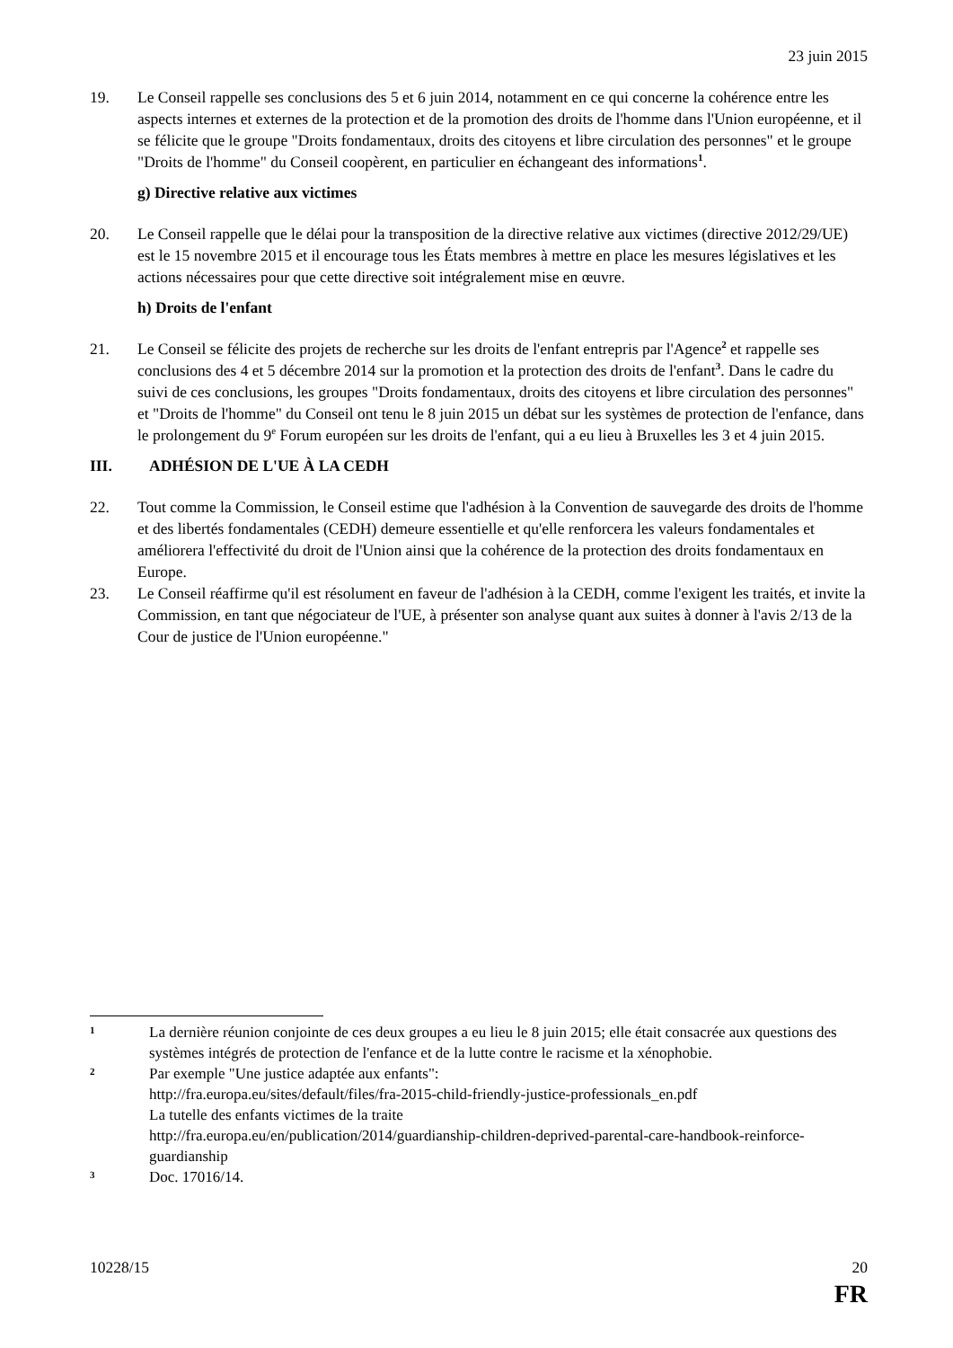23 juin 2015
19. Le Conseil rappelle ses conclusions des 5 et 6 juin 2014, notamment en ce qui concerne la cohérence entre les aspects internes et externes de la protection et de la promotion des droits de l'homme dans l'Union européenne, et il se félicite que le groupe "Droits fondamentaux, droits des citoyens et libre circulation des personnes" et le groupe "Droits de l'homme" du Conseil coopèrent, en particulier en échangeant des informations<sup>1</sup>.
g) Directive relative aux victimes
20. Le Conseil rappelle que le délai pour la transposition de la directive relative aux victimes (directive 2012/29/UE) est le 15 novembre 2015 et il encourage tous les États membres à mettre en place les mesures législatives et les actions nécessaires pour que cette directive soit intégralement mise en œuvre.
h) Droits de l'enfant
21. Le Conseil se félicite des projets de recherche sur les droits de l'enfant entrepris par l'Agence<sup>2</sup> et rappelle ses conclusions des 4 et 5 décembre 2014 sur la promotion et la protection des droits de l'enfant<sup>3</sup>. Dans le cadre du suivi de ces conclusions, les groupes "Droits fondamentaux, droits des citoyens et libre circulation des personnes" et "Droits de l'homme" du Conseil ont tenu le 8 juin 2015 un débat sur les systèmes de protection de l'enfance, dans le prolongement du 9<sup>e</sup> Forum européen sur les droits de l'enfant, qui a eu lieu à Bruxelles les 3 et 4 juin 2015.
III. ADHÉSION DE L'UE À LA CEDH
22. Tout comme la Commission, le Conseil estime que l'adhésion à la Convention de sauvegarde des droits de l'homme et des libertés fondamentales (CEDH) demeure essentielle et qu'elle renforcera les valeurs fondamentales et améliorera l'effectivité du droit de l'Union ainsi que la cohérence de la protection des droits fondamentaux en Europe.
23. Le Conseil réaffirme qu'il est résolument en faveur de l'adhésion à la CEDH, comme l'exigent les traités, et invite la Commission, en tant que négociateur de l'UE, à présenter son analyse quant aux suites à donner à l'avis 2/13 de la Cour de justice de l'Union européenne."
1
La dernière réunion conjointe de ces deux groupes a eu lieu le 8 juin 2015; elle était consacrée aux questions des systèmes intégrés de protection de l'enfance et de la lutte contre le racisme et la xénophobie.
2
Par exemple "Une justice adaptée aux enfants":
http://fra.europa.eu/sites/default/files/fra-2015-child-friendly-justice-professionals_en.pdf
La tutelle des enfants victimes de la traite
http://fra.europa.eu/en/publication/2014/guardianship-children-deprived-parental-care-handbook-reinforce-guardianship
3
Doc. 17016/14.
10228/15 20
FR